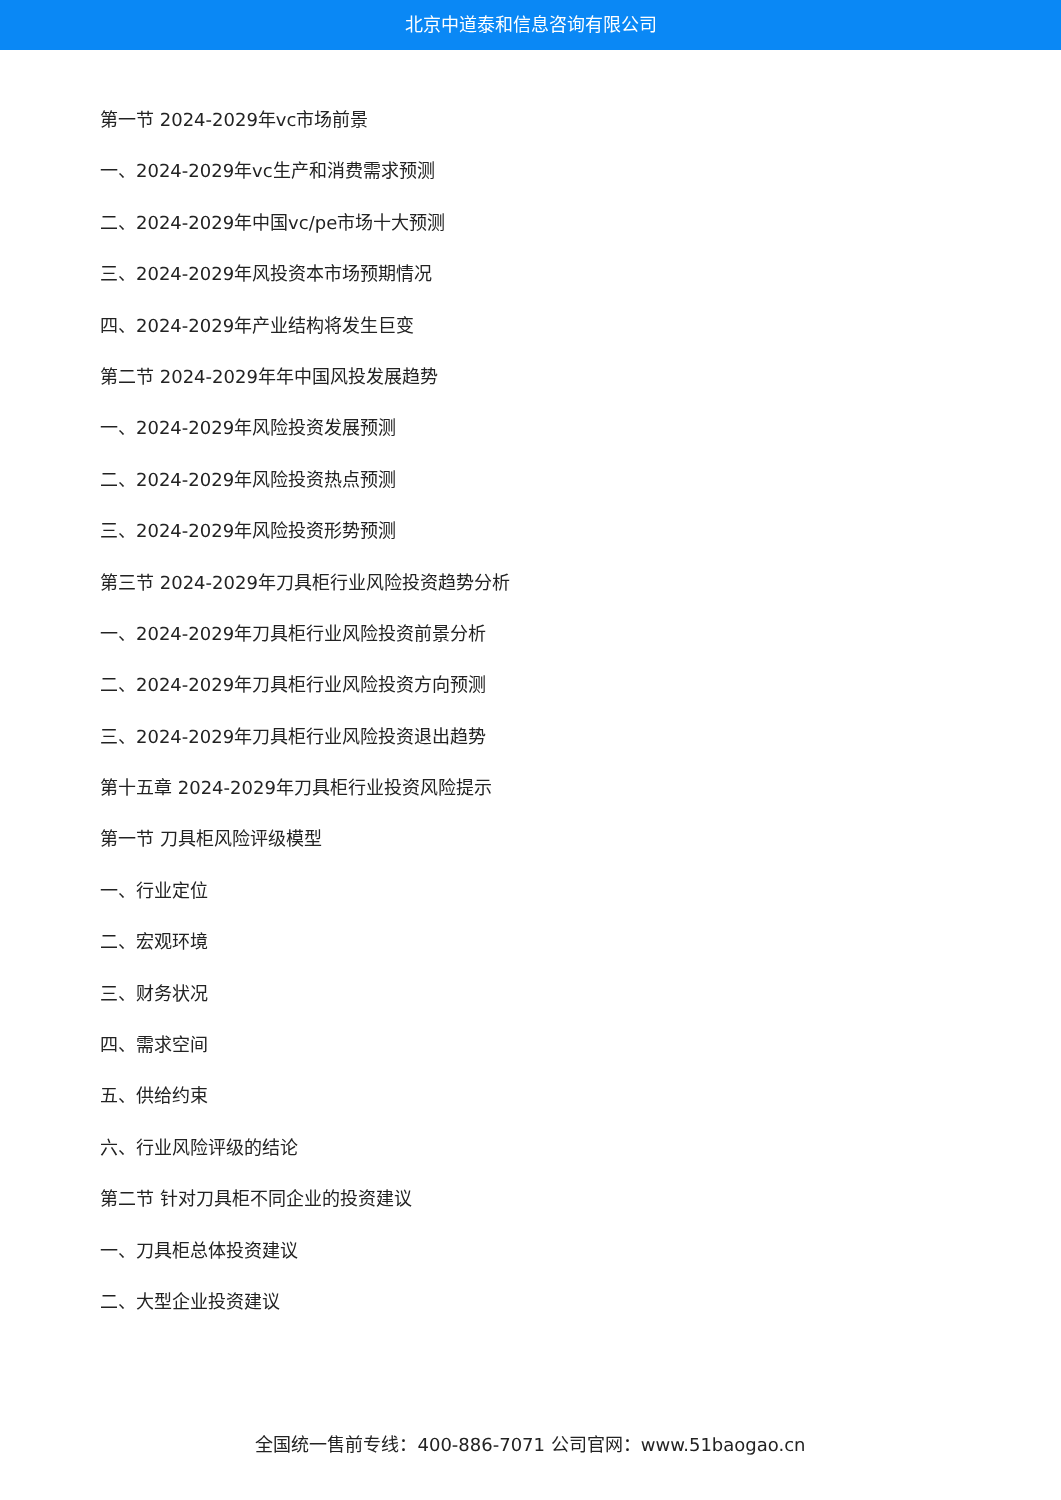北京中道泰和信息咨询有限公司
第一节 2024-2029年vc市场前景
一、2024-2029年vc生产和消费需求预测
二、2024-2029年中国vc/pe市场十大预测
三、2024-2029年风投资本市场预期情况
四、2024-2029年产业结构将发生巨变
第二节 2024-2029年年中国风投发展趋势
一、2024-2029年风险投资发展预测
二、2024-2029年风险投资热点预测
三、2024-2029年风险投资形势预测
第三节 2024-2029年刀具柜行业风险投资趋势分析
一、2024-2029年刀具柜行业风险投资前景分析
二、2024-2029年刀具柜行业风险投资方向预测
三、2024-2029年刀具柜行业风险投资退出趋势
第十五章 2024-2029年刀具柜行业投资风险提示
第一节 刀具柜风险评级模型
一、行业定位
二、宏观环境
三、财务状况
四、需求空间
五、供给约束
六、行业风险评级的结论
第二节 针对刀具柜不同企业的投资建议
一、刀具柜总体投资建议
二、大型企业投资建议
全国统一售前专线：400-886-7071 公司官网：www.51baogao.cn